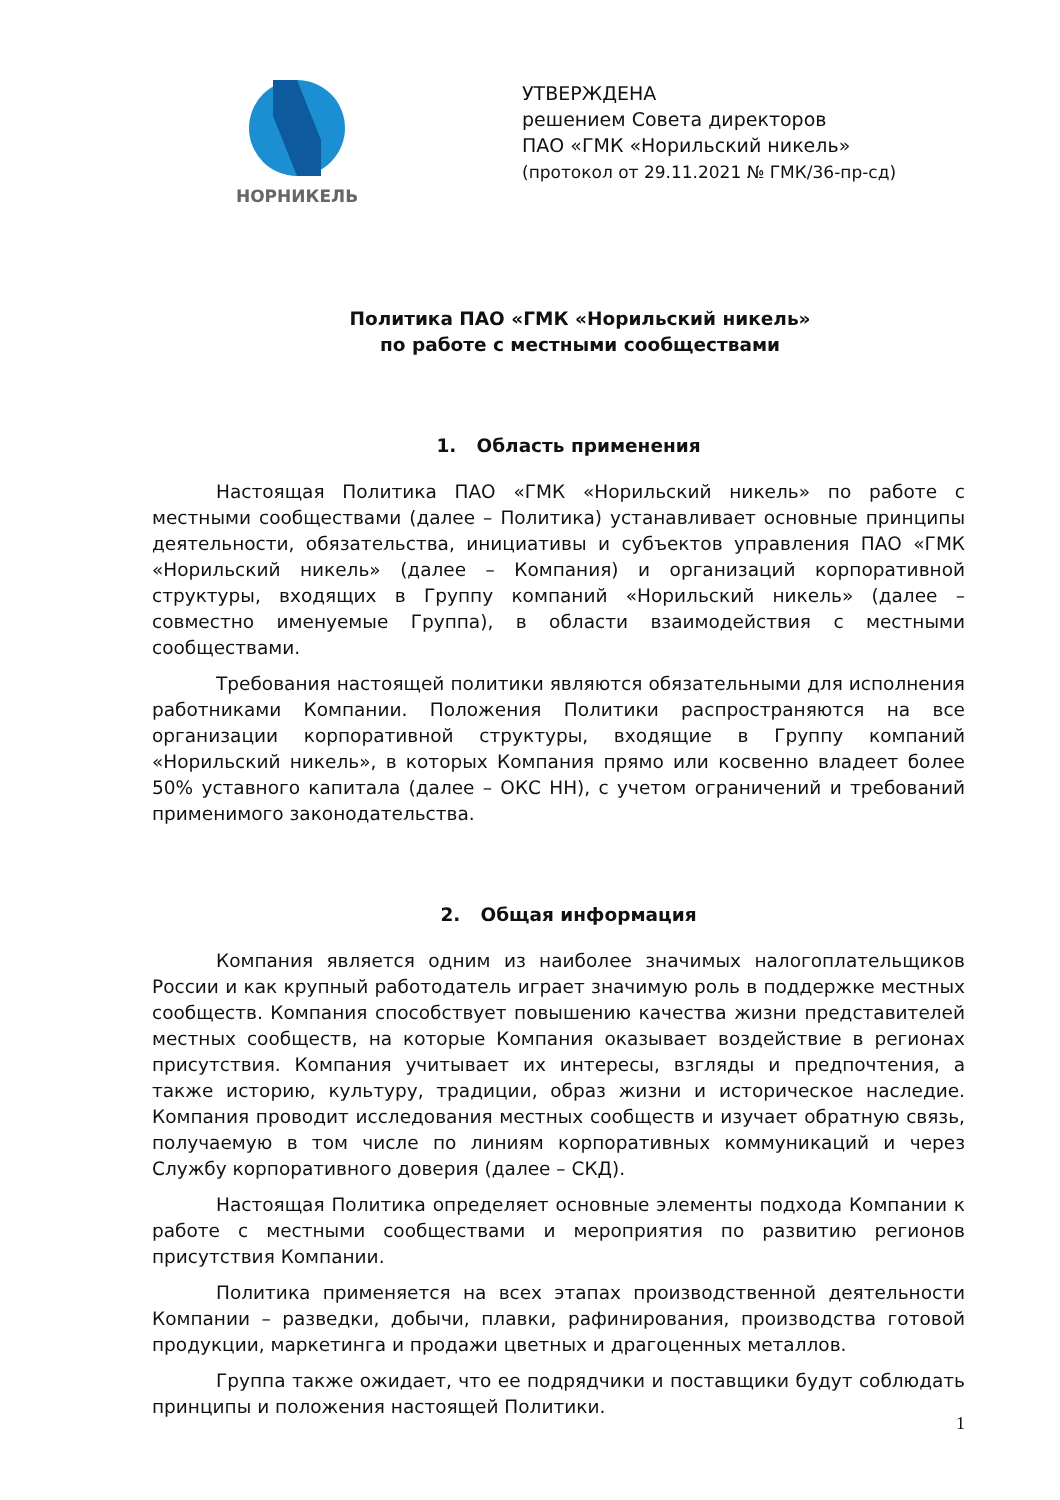НОРНИКЕЛЬ
УТВЕРЖДЕНА
решением Совета директоров
ПАО «ГМК «Норильский никель»
(протокол от 29.11.2021 № ГМК/36-пр-сд)
Политика ПАО «ГМК «Норильский никель»
по работе с местными сообществами
1. Область применения
Настоящая Политика ПАО «ГМК «Норильский никель» по работе с местными сообществами (далее – Политика) устанавливает основные принципы деятельности, обязательства, инициативы и субъектов управления ПАО «ГМК «Норильский никель» (далее – Компания) и организаций корпоративной структуры, входящих в Группу компаний «Норильский никель» (далее – совместно именуемые Группа), в области взаимодействия с местными сообществами.
Требования настоящей политики являются обязательными для исполнения работниками Компании. Положения Политики распространяются на все организации корпоративной структуры, входящие в Группу компаний «Норильский никель», в которых Компания прямо или косвенно владеет более 50% уставного капитала (далее – ОКС НН), с учетом ограничений и требований применимого законодательства.
2. Общая информация
Компания является одним из наиболее значимых налогоплательщиков России и как крупный работодатель играет значимую роль в поддержке местных сообществ. Компания способствует повышению качества жизни представителей местных сообществ, на которые Компания оказывает воздействие в регионах присутствия. Компания учитывает их интересы, взгляды и предпочтения, а также историю, культуру, традиции, образ жизни и историческое наследие. Компания проводит исследования местных сообществ и изучает обратную связь, получаемую в том числе по линиям корпоративных коммуникаций и через Службу корпоративного доверия (далее – СКД).
Настоящая Политика определяет основные элементы подхода Компании к работе с местными сообществами и мероприятия по развитию регионов присутствия Компании.
Политика применяется на всех этапах производственной деятельности Компании – разведки, добычи, плавки, рафинирования, производства готовой продукции, маркетинга и продажи цветных и драгоценных металлов.
Группа также ожидает, что ее подрядчики и поставщики будут соблюдать принципы и положения настоящей Политики.
1